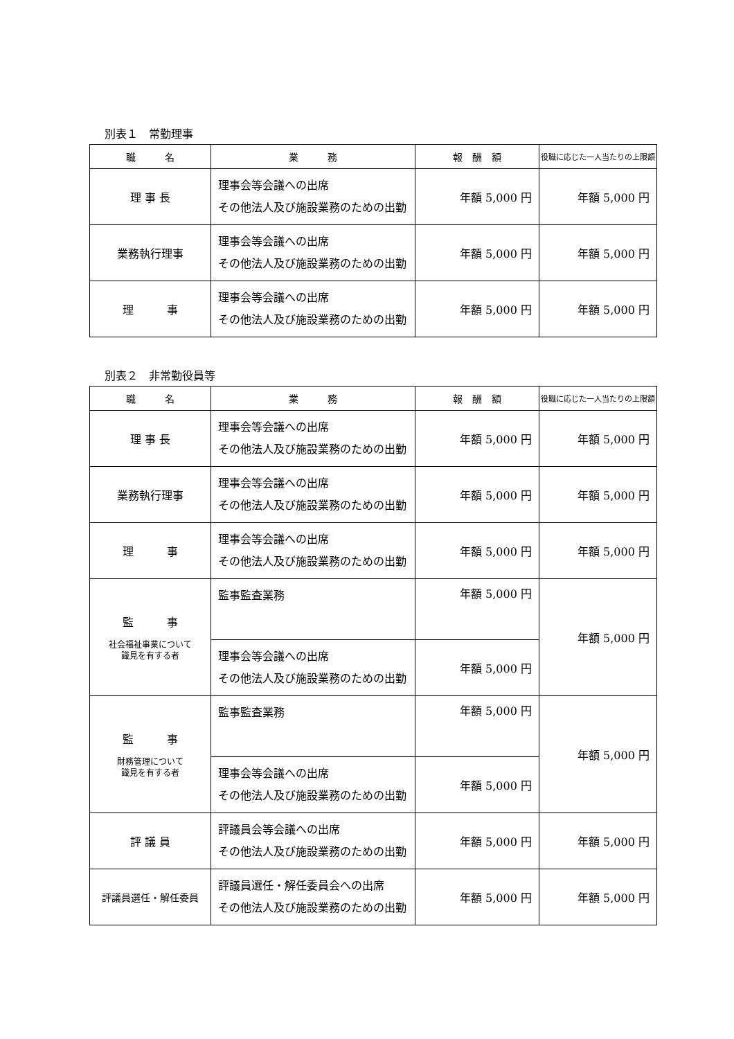別表１　常勤理事
| 職 名 | 業 務 | 報 酬 額 | 役職に応じた一人当たりの上限額 |
| --- | --- | --- | --- |
| 理 事 長 | 理事会等会議への出席 その他法人及び施設業務のための出勤 | 年額 5,000 円 | 年額 5,000 円 |
| 業務執行理事 | 理事会等会議への出席 その他法人及び施設業務のための出勤 | 年額 5,000 円 | 年額 5,000 円 |
| 理 事 | 理事会等会議への出席 その他法人及び施設業務のための出勤 | 年額 5,000 円 | 年額 5,000 円 |
別表２　非常勤役員等
| 職 名 | 業 務 | 報 酬 額 | 役職に応じた一人当たりの上限額 |
| --- | --- | --- | --- |
| 理 事 長 | 理事会等会議への出席 その他法人及び施設業務のための出勤 | 年額 5,000 円 | 年額 5,000 円 |
| 業務執行理事 | 理事会等会議への出席 その他法人及び施設業務のための出勤 | 年額 5,000 円 | 年額 5,000 円 |
| 理 事 | 理事会等会議への出席 その他法人及び施設業務のための出勤 | 年額 5,000 円 | 年額 5,000 円 |
| 監 事 社会福祉事業について 識見を有する者 | 監事監査業務 | 年額 5,000 円 | 年額 5,000 円 |
| | 理事会等会議への出席 その他法人及び施設業務のための出勤 | 年額 5,000 円 | |
| 監 事 財務管理について 識見を有する者 | 監事監査業務 | 年額 5,000 円 | 年額 5,000 円 |
| | 理事会等会議への出席 その他法人及び施設業務のための出勤 | 年額 5,000 円 | |
| 評 議 員 | 評議員会等会議への出席 その他法人及び施設業務のための出勤 | 年額 5,000 円 | 年額 5,000 円 |
| 評議員選任・解任委員 | 評議員選任・解任委員会への出席 その他法人及び施設業務のための出勤 | 年額 5,000 円 | 年額 5,000 円 |